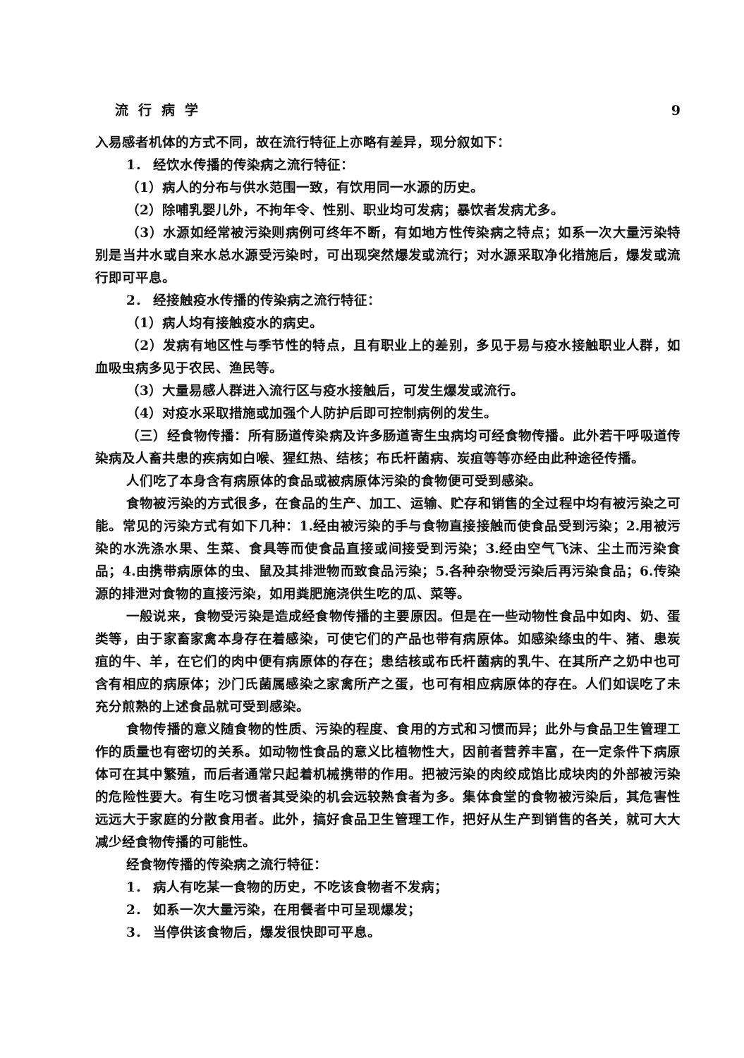流行病学 9
入易感者机体的方式不同，故在流行特征上亦略有差异，现分叙如下：
1． 经饮水传播的传染病之流行特征：
（1）病人的分布与供水范围一致，有饮用同一水源的历史。
（2）除哺乳婴儿外，不拘年令、性别、职业均可发病；暴饮者发病尤多。
（3）水源如经常被污染则病例可终年不断，有如地方性传染病之特点；如系一次大量污染特别是当井水或自来水总水源受污染时，可出现突然爆发或流行；对水源采取净化措施后，爆发或流行即可平息。
2． 经接触疫水传播的传染病之流行特征：
（1）病人均有接触疫水的病史。
（2）发病有地区性与季节性的特点，且有职业上的差别，多见于易与疫水接触职业人群，如血吸虫病多见于农民、渔民等。
（3）大量易感人群进入流行区与疫水接触后，可发生爆发或流行。
（4）对疫水采取措施或加强个人防护后即可控制病例的发生。
（三）经食物传播：所有肠道传染病及许多肠道寄生虫病均可经食物传播。此外若干呼吸道传染病及人畜共患的疾病如白喉、猩红热、结核；布氏杆菌病、炭疽等等亦经由此种途径传播。
人们吃了本身含有病原体的食品或被病原体污染的食物便可受到感染。
食物被污染的方式很多，在食品的生产、加工、运输、贮存和销售的全过程中均有被污染之可能。常见的污染方式有如下几种：1.经由被污染的手与食物直接接触而使食品受到污染；2.用被污染的水洗涤水果、生菜、食具等而使食品直接或间接受到污染；3.经由空气飞沫、尘土而污染食品；4.由携带病原体的虫、鼠及其排泄物而致食品污染；5.各种杂物受污染后再污染食品；6.传染源的排泄对食物的直接污染，如用粪肥施浇供生吃的瓜、菜等。
一般说来，食物受污染是造成经食物传播的主要原因。但是在一些动物性食品中如肉、奶、蛋类等，由于家畜家禽本身存在着感染，可使它们的产品也带有病原体。如感染绦虫的牛、猪、患炭疽的牛、羊，在它们的肉中便有病原体的存在；患结核或布氏杆菌病的乳牛、在其所产之奶中也可含有相应的病原体；沙门氏菌属感染之家禽所产之蛋，也可有相应病原体的存在。人们如误吃了未充分煎熟的上述食品就可受到感染。
食物传播的意义随食物的性质、污染的程度、食用的方式和习惯而异；此外与食品卫生管理工作的质量也有密切的关系。如动物性食品的意义比植物性大，因前者营养丰富，在一定条件下病原体可在其中繁殖，而后者通常只起着机械携带的作用。把被污染的肉绞成馅比成块肉的外部被污染的危险性要大。有生吃习惯者其受染的机会远较熟食者为多。集体食堂的食物被污染后，其危害性远远大于家庭的分散食用者。此外，搞好食品卫生管理工作，把好从生产到销售的各关，就可大大减少经食物传播的可能性。
经食物传播的传染病之流行特征：
1． 病人有吃某一食物的历史，不吃该食物者不发病；
2． 如系一次大量污染，在用餐者中可呈现爆发；
3． 当停供该食物后，爆发很快即可平息。